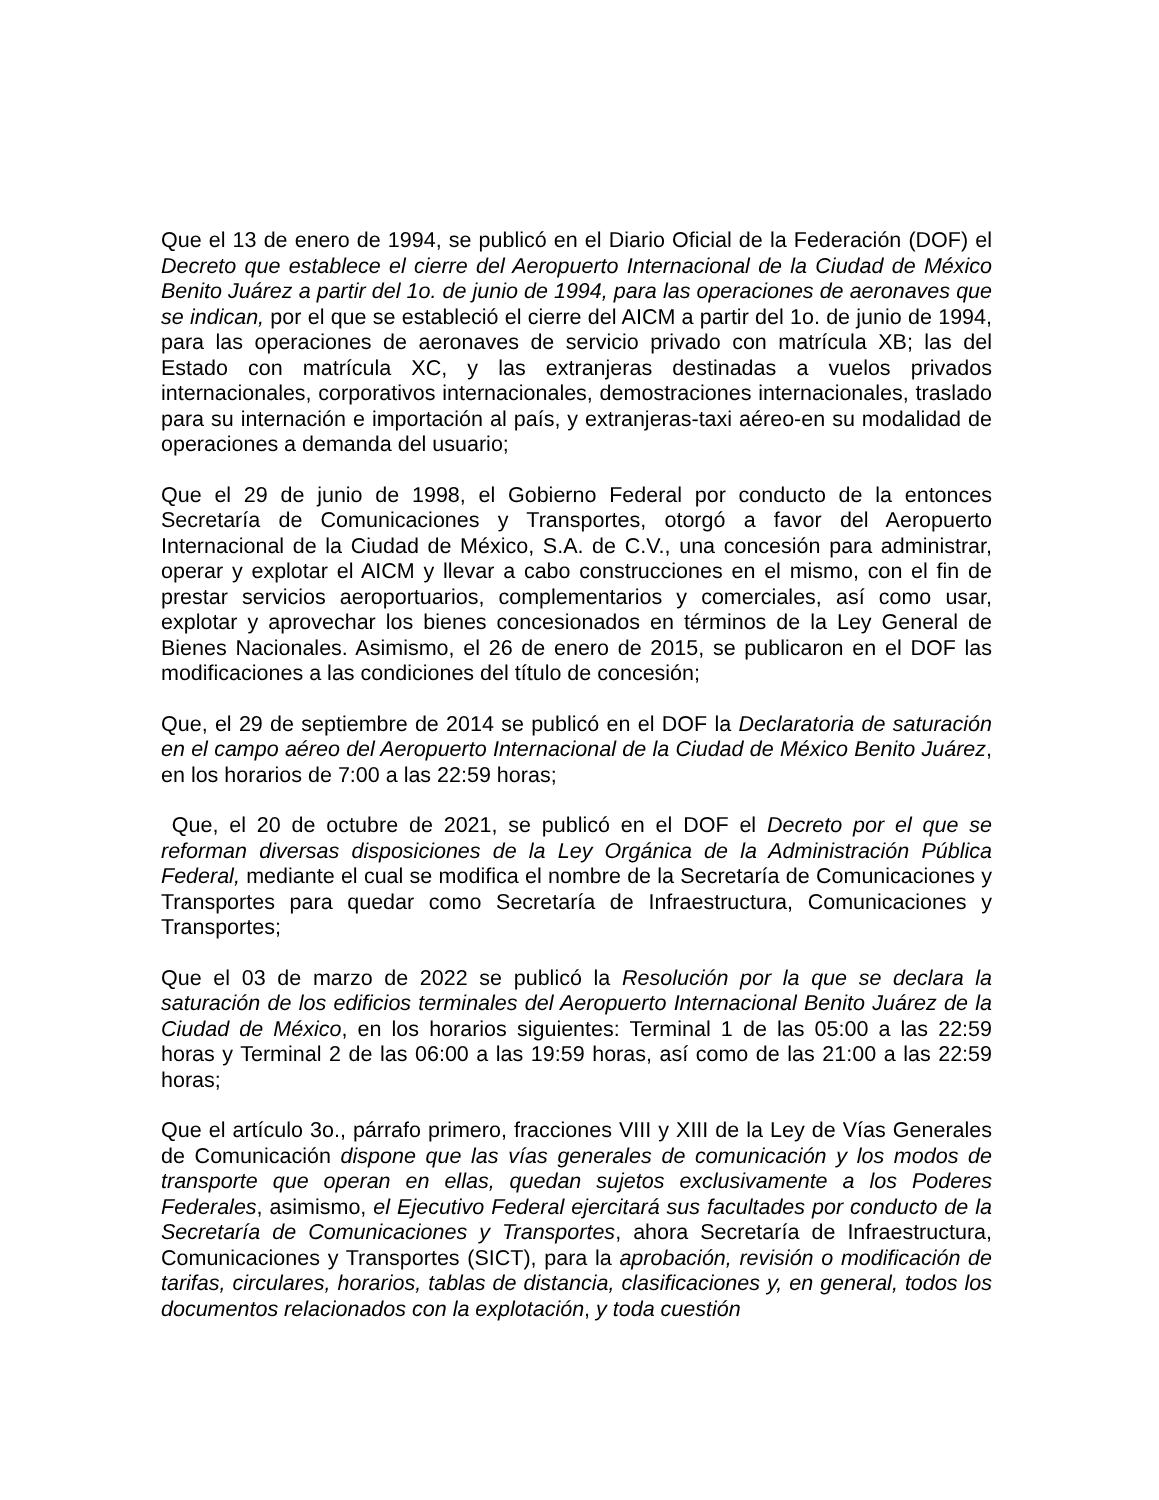Que el 13 de enero de 1994, se publicó en el Diario Oficial de la Federación (DOF) el Decreto que establece el cierre del Aeropuerto Internacional de la Ciudad de México Benito Juárez a partir del 1o. de junio de 1994, para las operaciones de aeronaves que se indican, por el que se estableció el cierre del AICM a partir del 1o. de junio de 1994, para las operaciones de aeronaves de servicio privado con matrícula XB; las del Estado con matrícula XC, y las extranjeras destinadas a vuelos privados internacionales, corporativos internacionales, demostraciones internacionales, traslado para su internación e importación al país, y extranjeras-taxi aéreo-en su modalidad de operaciones a demanda del usuario;
Que el 29 de junio de 1998, el Gobierno Federal por conducto de la entonces Secretaría de Comunicaciones y Transportes, otorgó a favor del Aeropuerto Internacional de la Ciudad de México, S.A. de C.V., una concesión para administrar, operar y explotar el AICM y llevar a cabo construcciones en el mismo, con el fin de prestar servicios aeroportuarios, complementarios y comerciales, así como usar, explotar y aprovechar los bienes concesionados en términos de la Ley General de Bienes Nacionales. Asimismo, el 26 de enero de 2015, se publicaron en el DOF las modificaciones a las condiciones del título de concesión;
Que, el 29 de septiembre de 2014 se publicó en el DOF la Declaratoria de saturación en el campo aéreo del Aeropuerto Internacional de la Ciudad de México Benito Juárez, en los horarios de 7:00 a las 22:59 horas;
Que, el 20 de octubre de 2021, se publicó en el DOF el Decreto por el que se reforman diversas disposiciones de la Ley Orgánica de la Administración Pública Federal, mediante el cual se modifica el nombre de la Secretaría de Comunicaciones y Transportes para quedar como Secretaría de Infraestructura, Comunicaciones y Transportes;
Que el 03 de marzo de 2022 se publicó la Resolución por la que se declara la saturación de los edificios terminales del Aeropuerto Internacional Benito Juárez de la Ciudad de México, en los horarios siguientes: Terminal 1 de las 05:00 a las 22:59 horas y Terminal 2 de las 06:00 a las 19:59 horas, así como de las 21:00 a las 22:59 horas;
Que el artículo 3o., párrafo primero, fracciones VIII y XIII de la Ley de Vías Generales de Comunicación dispone que las vías generales de comunicación y los modos de transporte que operan en ellas, quedan sujetos exclusivamente a los Poderes Federales, asimismo, el Ejecutivo Federal ejercitará sus facultades por conducto de la Secretaría de Comunicaciones y Transportes, ahora Secretaría de Infraestructura, Comunicaciones y Transportes (SICT), para la aprobación, revisión o modificación de tarifas, circulares, horarios, tablas de distancia, clasificaciones y, en general, todos los documentos relacionados con la explotación, y toda cuestión